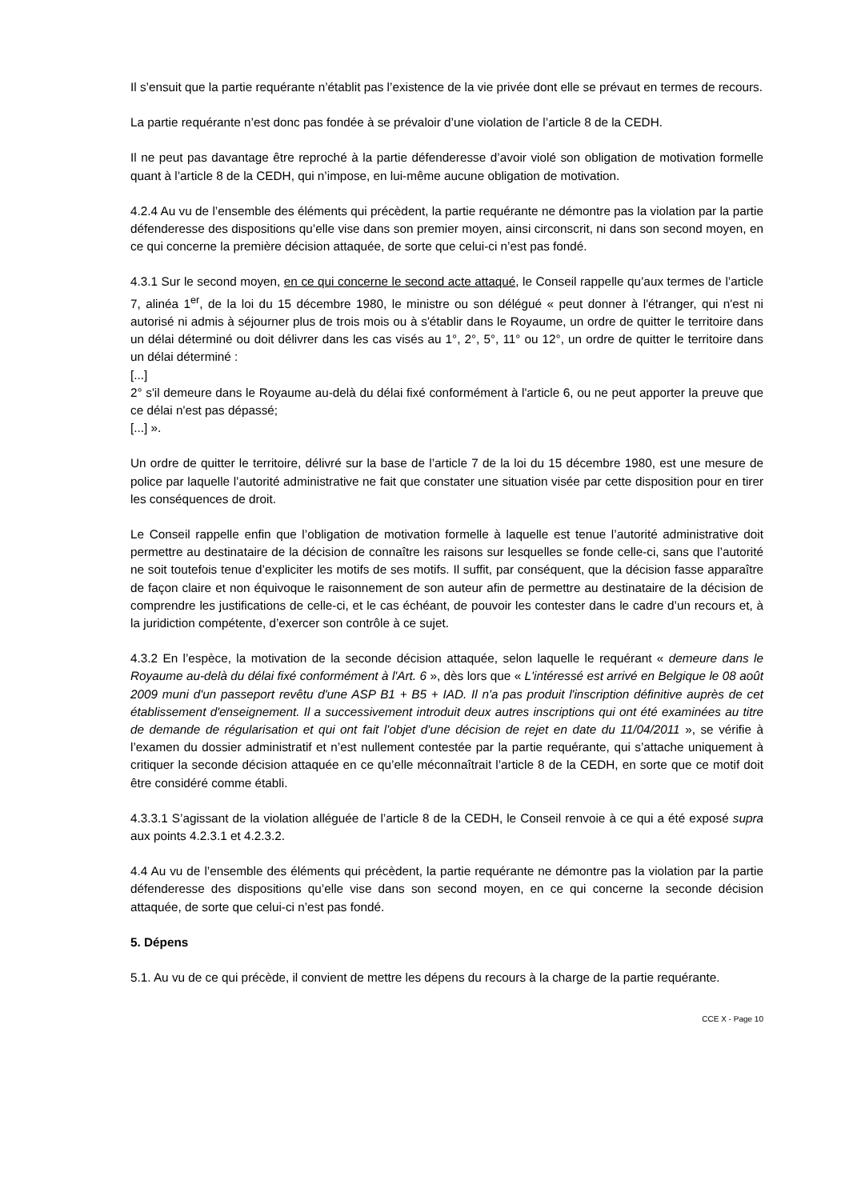Il s’ensuit que la partie requérante n’établit pas l’existence de la vie privée dont elle se prévaut en termes de recours.
La partie requérante n’est donc pas fondée à se prévaloir d’une violation de l’article 8 de la CEDH.
Il ne peut pas davantage être reproché à la partie défenderesse d’avoir violé son obligation de motivation formelle quant à l’article 8 de la CEDH, qui n’impose, en lui-même aucune obligation de motivation.
4.2.4 Au vu de l’ensemble des éléments qui précèdent, la partie requérante ne démontre pas la violation par la partie défenderesse des dispositions qu’elle vise dans son premier moyen, ainsi circonscrit, ni dans son second moyen, en ce qui concerne la première décision attaquée, de sorte que celui-ci n’est pas fondé.
4.3.1 Sur le second moyen, en ce qui concerne le second acte attaqué, le Conseil rappelle qu’aux termes de l’article 7, alinéa 1<sup>er</sup>, de la loi du 15 décembre 1980, le ministre ou son délégué « peut donner à l'étranger, qui n'est ni autorisé ni admis à séjourner plus de trois mois ou à s'établir dans le Royaume, un ordre de quitter le territoire dans un délai déterminé ou doit délivrer dans les cas visés au 1°, 2°, 5°, 11° ou 12°, un ordre de quitter le territoire dans un délai déterminé :
[...]
2° s'il demeure dans le Royaume au-delà du délai fixé conformément à l'article 6, ou ne peut apporter la preuve que ce délai n'est pas dépassé;
[...] ».
Un ordre de quitter le territoire, délivré sur la base de l’article 7 de la loi du 15 décembre 1980, est une mesure de police par laquelle l’autorité administrative ne fait que constater une situation visée par cette disposition pour en tirer les conséquences de droit.
Le Conseil rappelle enfin que l’obligation de motivation formelle à laquelle est tenue l’autorité administrative doit permettre au destinataire de la décision de connaître les raisons sur lesquelles se fonde celle-ci, sans que l’autorité ne soit toutefois tenue d’expliciter les motifs de ses motifs. Il suffit, par conséquent, que la décision fasse apparaître de façon claire et non équivoque le raisonnement de son auteur afin de permettre au destinataire de la décision de comprendre les justifications de celle-ci, et le cas échéant, de pouvoir les contester dans le cadre d’un recours et, à la juridiction compétente, d’exercer son contrôle à ce sujet.
4.3.2 En l’espèce, la motivation de la seconde décision attaquée, selon laquelle le requérant « demeure dans le Royaume au-delà du délai fixé conformément à l'Art. 6 », dès lors que « L'intéressé est arrivé en Belgique le 08 août 2009 muni d'un passeport revêtu d'une ASP B1 + B5 + IAD. Il n'a pas produit l'inscription définitive auprès de cet établissement d'enseignement. Il a successivement introduit deux autres inscriptions qui ont été examinées au titre de demande de régularisation et qui ont fait l'objet d'une décision de rejet en date du 11/04/2011 », se vérifie à l’examen du dossier administratif et n’est nullement contestée par la partie requérante, qui s’attache uniquement à critiquer la seconde décision attaquée en ce qu’elle méconnaîtrait l’article 8 de la CEDH, en sorte que ce motif doit être considéré comme établi.
4.3.3.1 S’agissant de la violation alléguée de l’article 8 de la CEDH, le Conseil renvoie à ce qui a été exposé supra aux points 4.2.3.1 et 4.2.3.2.
4.4 Au vu de l’ensemble des éléments qui précèdent, la partie requérante ne démontre pas la violation par la partie défenderesse des dispositions qu’elle vise dans son second moyen, en ce qui concerne la seconde décision attaquée, de sorte que celui-ci n’est pas fondé.
5. Dépens
5.1. Au vu de ce qui précède, il convient de mettre les dépens du recours à la charge de la partie requérante.
CCE X - Page 10